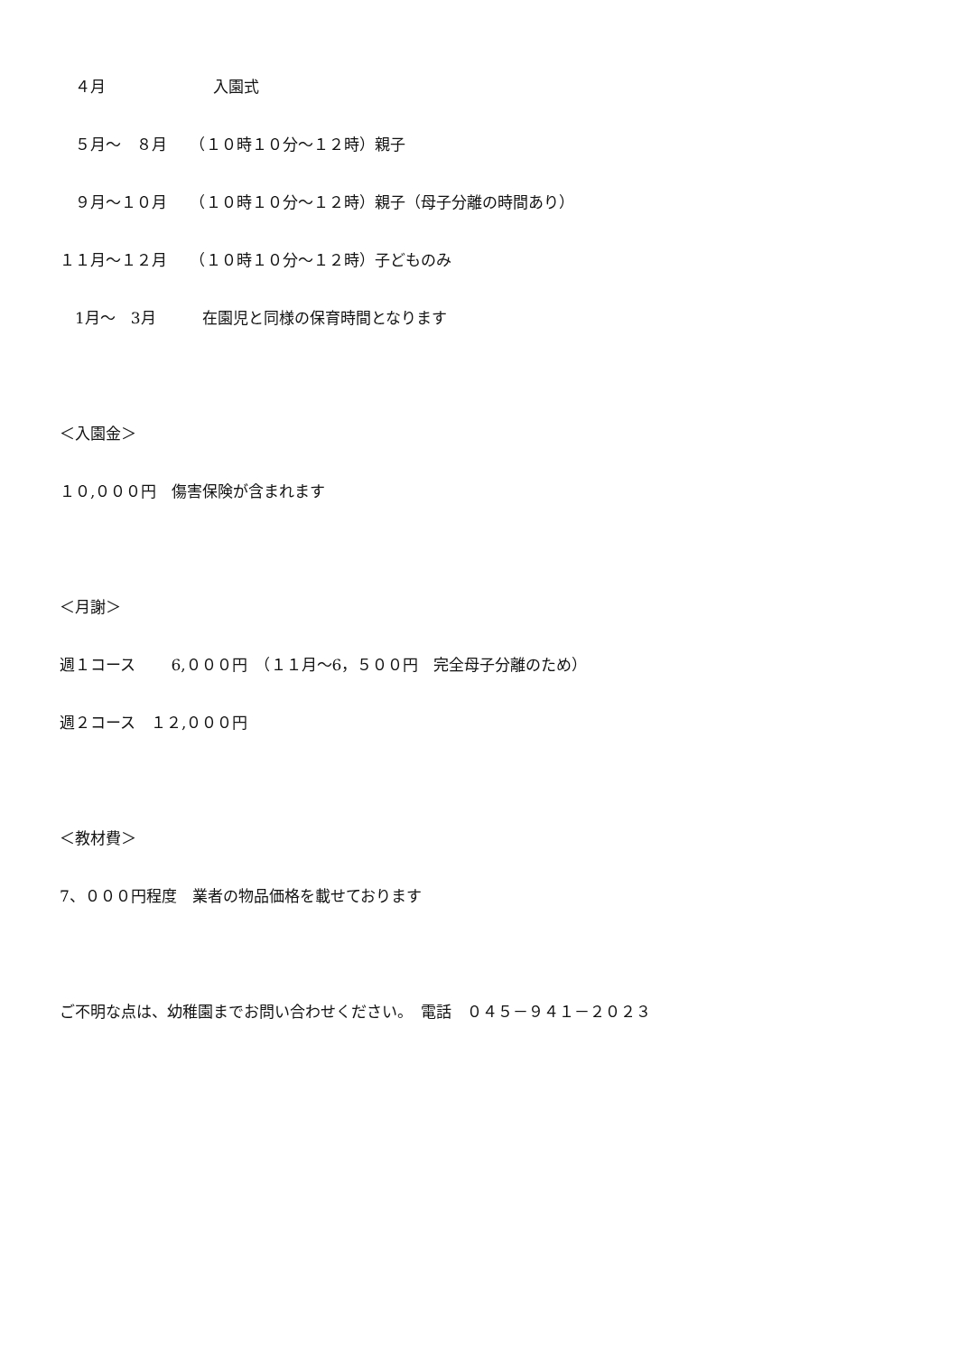４月　　　　　　　入園式
　５月～　８月　　（１０時１０分～１２時）親子
　９月～１０月　　（１０時１０分～１２時）親子（母子分離の時間あり）
１１月～１２月　　（１０時１０分～１２時）子どものみ
　1月～　3月　　　在園児と同様の保育時間となります
＜入園金＞
１０,０００円　傷害保険が含まれます
＜月謝＞
週１コース　　 6,０００円　（１１月～6，５００円　完全母子分離のため）
週２コース　１２,０００円
＜教材費＞
7、０００円程度　業者の物品価格を載せております
ご不明な点は、幼稚園までお問い合わせください。　電話　０４５－９４１－２０２３